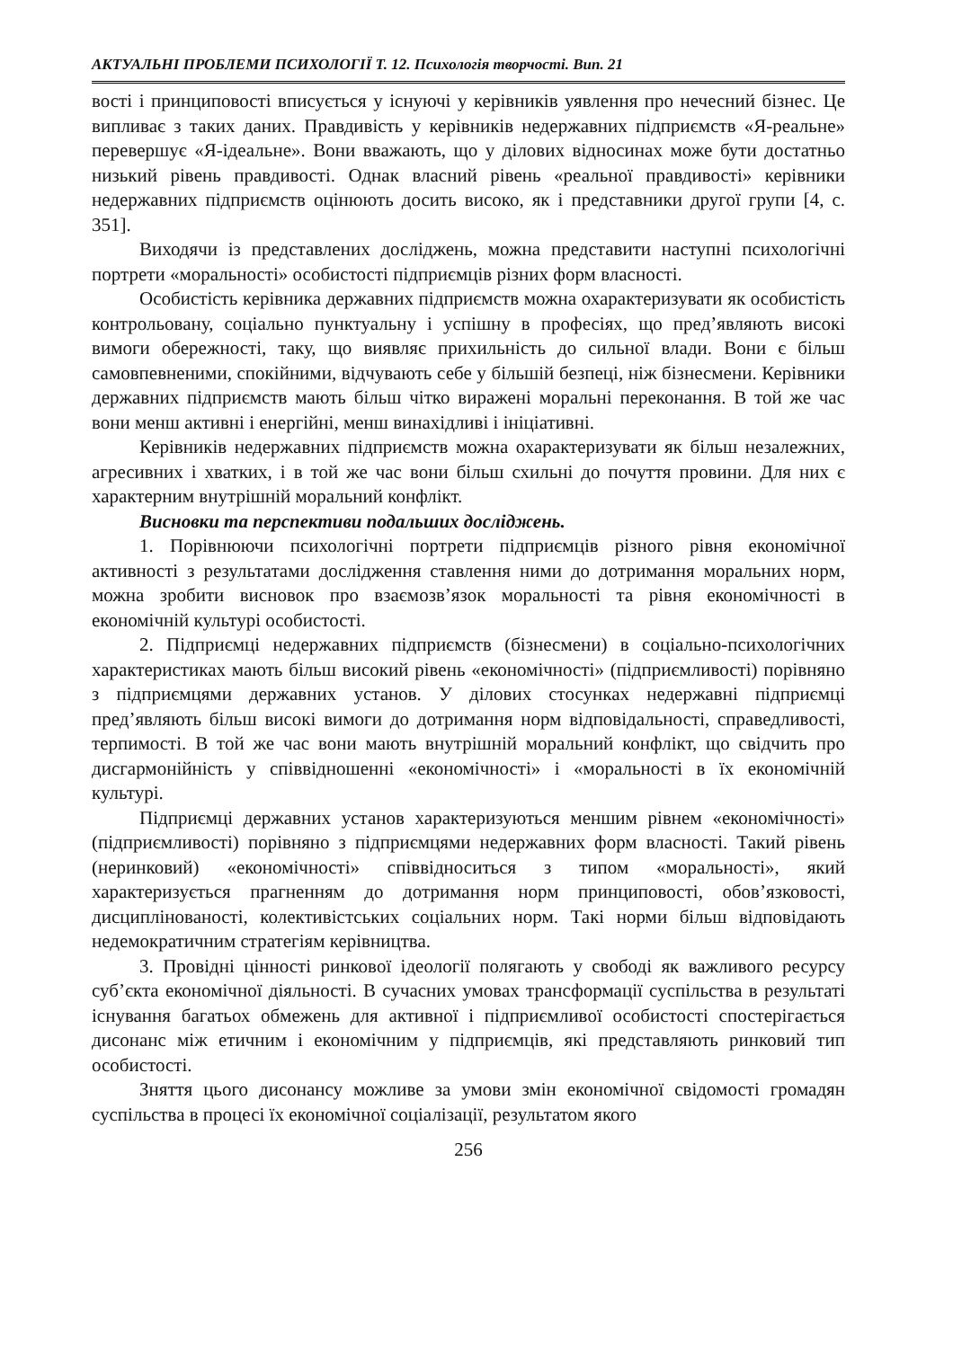АКТУАЛЬНІ ПРОБЛЕМИ ПСИХОЛОГІЇ Т. 12. Психологія творчості. Вип. 21
вості і принциповості вписується у існуючі у керівників уявлення про нечесний бізнес. Це випливає з таких даних. Правдивість у керівників недержавних підприємств «Я-реальне» перевершує «Я-ідеальне». Вони вважають, що у ділових відносинах може бути достатньо низький рівень правдивості. Однак власний рівень «реальної правдивості» керівники недержавних підприємств оцінюють досить високо, як і представники другої групи [4, с. 351].
Виходячи із представлених досліджень, можна представити наступні психологічні портрети «моральності» особистості підприємців різних форм власності.
Особистість керівника державних підприємств можна охарактеризувати як особистість контрольовану, соціально пунктуальну і успішну в професіях, що пред’являють високі вимоги обережності, таку, що виявляє прихильність до сильної влади. Вони є більш самовпевненими, спокійними, відчувають себе у більшій безпеці, ніж бізнесмени. Керівники державних підприємств мають більш чітко виражені моральні переконання. В той же час вони менш активні і енергійні, менш винахідливі і ініціативні.
Керівників недержавних підприємств можна охарактеризувати як більш незалежних, агресивних і хватких, і в той же час вони більш схильні до почуття провини. Для них є характерним внутрішній моральний конфлікт.
Висновки та перспективи подальших досліджень.
1. Порівнюючи психологічні портрети підприємців різного рівня економічної активності з результатами дослідження ставлення ними до дотримання моральних норм, можна зробити висновок про взаємозв’язок моральності та рівня економічності в економічній культурі особистості.
2. Підприємці недержавних підприємств (бізнесмени) в соціально-психологічних характеристиках мають більш високий рівень «економічності» (підприємливості) порівняно з підприємцями державних установ. У ділових стосунках недержавні підприємці пред’являють більш високі вимоги до дотримання норм відповідальності, справедливості, терпимості. В той же час вони мають внутрішній моральний конфлікт, що свідчить про дисгармонійність у співвідношенні «економічності» і «моральності в їх економічній культурі.
Підприємці державних установ характеризуються меншим рівнем «економічності» (підприємливості) порівняно з підприємцями недержавних форм власності. Такий рівень (неринковий) «економічності» співвідноситься з типом «моральності», який характеризується прагненням до дотримання норм принциповості, обов’язковості, дисциплінованості, колективістських соціальних норм. Такі норми більш відповідають недемократичним стратегіям керівництва.
3. Провідні цінності ринкової ідеології полягають у свободі як важливого ресурсу суб’єкта економічної діяльності. В сучасних умовах трансформації суспільства в результаті існування багатьох обмежень для активної і підприємливої особистості спостерігається дисонанс між етичним і економічним у підприємців, які представляють ринковий тип особистості.
Зняття цього дисонансу можливе за умови змін економічної свідомості громадян суспільства в процесі їх економічної соціалізації, результатом якого
256